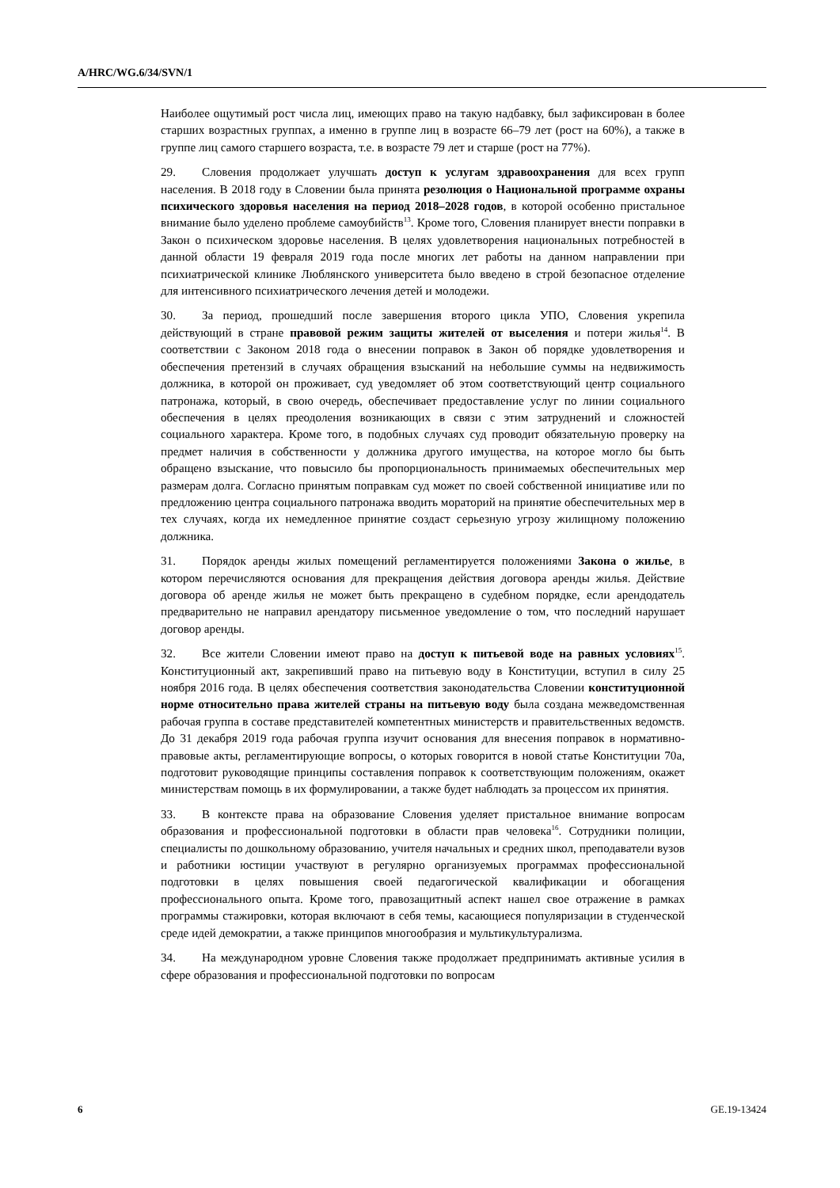A/HRC/WG.6/34/SVN/1
Наиболее ощутимый рост числа лиц, имеющих право на такую надбавку, был зафиксирован в более старших возрастных группах, а именно в группе лиц в возрасте 66–79 лет (рост на 60%), а также в группе лиц самого старшего возраста, т.е. в возрасте 79 лет и старше (рост на 77%).
29. Словения продолжает улучшать доступ к услугам здравоохранения для всех групп населения. В 2018 году в Словении была принята резолюция о Национальной программе охраны психического здоровья населения на период 2018–2028 годов, в которой особенно пристальное внимание было уделено проблеме самоубийств<sup>13</sup>. Кроме того, Словения планирует внести поправки в Закон о психическом здоровье населения. В целях удовлетворения национальных потребностей в данной области 19 февраля 2019 года после многих лет работы на данном направлении при психиатрической клинике Люблянского университета было введено в строй безопасное отделение для интенсивного психиатрического лечения детей и молодежи.
30. За период, прошедший после завершения второго цикла УПО, Словения укрепила действующий в стране правовой режим защиты жителей от выселения и потери жилья<sup>14</sup>. В соответствии с Законом 2018 года о внесении поправок в Закон об порядке удовлетворения и обеспечения претензий в случаях обращения взысканий на небольшие суммы на недвижимость должника, в которой он проживает, суд уведомляет об этом соответствующий центр социального патронажа, который, в свою очередь, обеспечивает предоставление услуг по линии социального обеспечения в целях преодоления возникающих в связи с этим затруднений и сложностей социального характера. Кроме того, в подобных случаях суд проводит обязательную проверку на предмет наличия в собственности у должника другого имущества, на которое могло бы быть обращено взыскание, что повысило бы пропорциональность принимаемых обеспечительных мер размерам долга. Согласно принятым поправкам суд может по своей собственной инициативе или по предложению центра социального патронажа вводить мораторий на принятие обеспечительных мер в тех случаях, когда их немедленное принятие создаст серьезную угрозу жилищному положению должника.
31. Порядок аренды жилых помещений регламентируется положениями Закона о жилье, в котором перечисляются основания для прекращения действия договора аренды жилья. Действие договора об аренде жилья не может быть прекращено в судебном порядке, если арендодатель предварительно не направил арендатору письменное уведомление о том, что последний нарушает договор аренды.
32. Все жители Словении имеют право на доступ к питьевой воде на равных условиях<sup>15</sup>. Конституционный акт, закрепивший право на питьевую воду в Конституции, вступил в силу 25 ноября 2016 года. В целях обеспечения соответствия законодательства Словении конституционной норме относительно права жителей страны на питьевую воду была создана межведомственная рабочая группа в составе представителей компетентных министерств и правительственных ведомств. До 31 декабря 2019 года рабочая группа изучит основания для внесения поправок в нормативно-правовые акты, регламентирующие вопросы, о которых говорится в новой статье Конституции 70a, подготовит руководящие принципы составления поправок к соответствующим положениям, окажет министерствам помощь в их формулировании, а также будет наблюдать за процессом их принятия.
33. В контексте права на образование Словения уделяет пристальное внимание вопросам образования и профессиональной подготовки в области прав человека<sup>16</sup>. Сотрудники полиции, специалисты по дошкольному образованию, учителя начальных и средних школ, преподаватели вузов и работники юстиции участвуют в регулярно организуемых программах профессиональной подготовки в целях повышения своей педагогической квалификации и обогащения профессионального опыта. Кроме того, правозащитный аспект нашел свое отражение в рамках программы стажировки, которая включают в себя темы, касающиеся популяризации в студенческой среде идей демократии, а также принципов многообразия и мультикультурализма.
34. На международном уровне Словения также продолжает предпринимать активные усилия в сфере образования и профессиональной подготовки по вопросам
6 GE.19-13424